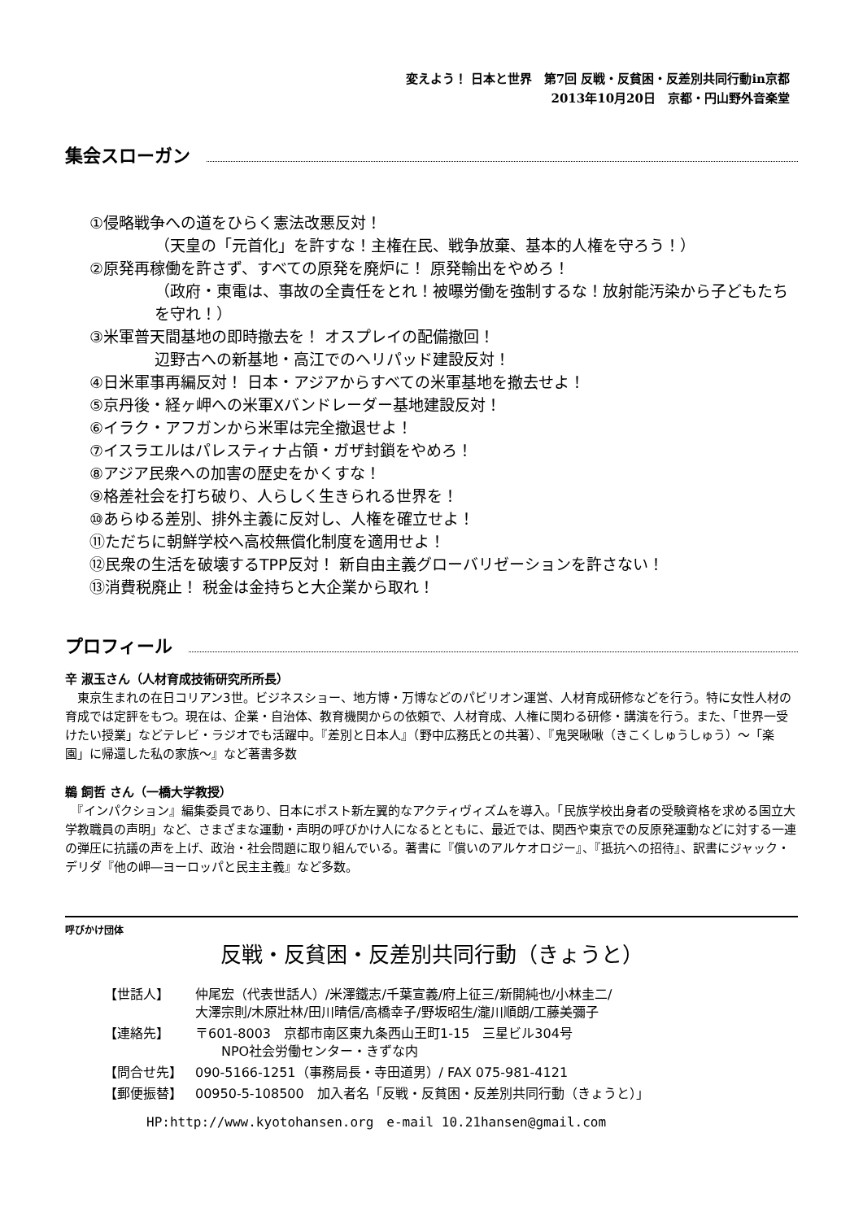変えよう！ 日本と世界　第7回 反戦・反貧困・反差別共同行動in京都
2013年10月20日　京都・円山野外音楽堂
集会スローガン
①侵略戦争への道をひらく憲法改悪反対！
（天皇の「元首化」を許すな！主権在民、戦争放棄、基本的人権を守ろう！）
②原発再稼働を許さず、すべての原発を廃炉に！ 原発輸出をやめろ！
（政府・東電は、事故の全責任をとれ！被曝労働を強制するな！放射能汚染から子どもたちを守れ！）
③米軍普天間基地の即時撤去を！ オスプレイの配備撤回！
辺野古への新基地・高江でのヘリパッド建設反対！
④日米軍事再編反対！ 日本・アジアからすべての米軍基地を撤去せよ！
⑤京丹後・経ヶ岬への米軍Xバンドレーダー基地建設反対！
⑥イラク・アフガンから米軍は完全撤退せよ！
⑦イスラエルはパレスティナ占領・ガザ封鎖をやめろ！
⑧アジア民衆への加害の歴史をかくすな！
⑨格差社会を打ち破り、人らしく生きられる世界を！
⑩あらゆる差別、排外主義に反対し、人権を確立せよ！
⑪ただちに朝鮮学校へ高校無償化制度を適用せよ！
⑫民衆の生活を破壊するTPP反対！ 新自由主義グローバリゼーションを許さない！
⑬消費税廃止！ 税金は金持ちと大企業から取れ！
プロフィール
辛 淑玉さん（人材育成技術研究所所長）
　東京生まれの在日コリアン3世。ビジネスショー、地方博・万博などのパビリオン運営、人材育成研修などを行う。特に女性人材の育成では定評をもつ。現在は、企業・自治体、教育機関からの依頼で、人材育成、人権に関わる研修・講演を行う。また、「世界一受けたい授業」などテレビ・ラジオでも活躍中。『差別と日本人』（野中広務氏との共著）、『鬼哭啾啾（きこくしゅうしゅう）～「楽園」に帰還した私の家族～』など著書多数
鵜 飼哲 さん（一橋大学教授）
　『インパクション』編集委員であり、日本にポスト新左翼的なアクティヴィズムを導入。「民族学校出身者の受験資格を求める国立大学教職員の声明」など、さまざまな運動・声明の呼びかけ人になるとともに、最近では、関西や東京での反原発運動などに対する一連の弾圧に抗議の声を上げ、政治・社会問題に取り組んでいる。著書に『償いのアルケオロジー』、『抵抗への招待』、訳書にジャック・デリダ『他の岬―ヨーロッパと民主主義』など多数。
呼びかけ団体
反戦・反貧困・反差別共同行動（きょうと）
| 【世話人】 | 仲尾宏（代表世話人）/米澤鐵志/千葉宣義/府上征三/新開純也/小林圭二/ 大澤宗則/木原壯林/田川晴信/高橋幸子/野坂昭生/瀧川順朗/工藤美彌子 |
| 【連絡先】 | 〒601-8003 京都市南区東九条西山王町1-15 三星ビル304号 NPO社会労働センター・きずな内 |
| 【問合せ先】 | 090-5166-1251（事務局長・寺田道男）/ FAX 075-981-4121 |
| 【郵便振替】 | 00950-5-108500 加入者名「反戦・反貧困・反差別共同行動（きょうと）」 |
HP:http://www.kyotohansen.org　e-mail 10.21hansen@gmail.com